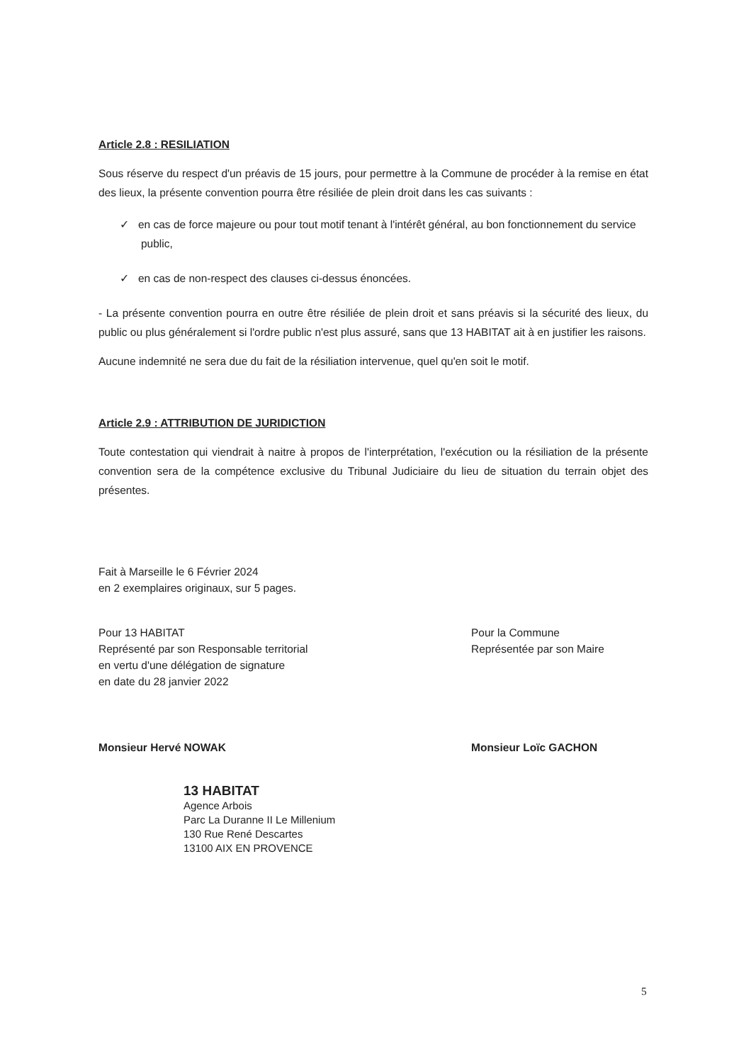Article 2.8 : RESILIATION
Sous réserve du respect d'un préavis de 15 jours, pour permettre à la Commune de procéder à la remise en état des lieux, la présente convention pourra être résiliée de plein droit dans les cas suivants :
✓ en cas de force majeure ou pour tout motif tenant à l'intérêt général, au bon fonctionnement du service public,
✓ en cas de non-respect des clauses ci-dessus énoncées.
- La présente convention pourra en outre être résiliée de plein droit et sans préavis si la sécurité des lieux, du public ou plus généralement si l'ordre public n'est plus assuré, sans que 13 HABITAT ait à en justifier les raisons.
Aucune indemnité ne sera due du fait de la résiliation intervenue, quel qu'en soit le motif.
Article 2.9 : ATTRIBUTION DE JURIDICTION
Toute contestation qui viendrait à naitre à propos de l'interprétation, l'exécution ou la résiliation de la présente convention sera de la compétence exclusive du Tribunal Judiciaire du lieu de situation du terrain objet des présentes.
Fait à Marseille le 6 Février 2024
en 2 exemplaires originaux, sur 5 pages.
Pour 13 HABITAT
Représenté par son Responsable territorial
en vertu d'une délégation de signature
en date du 28 janvier 2022
Pour la Commune
Représentée par son Maire
Monsieur Hervé NOWAK Monsieur Loïc GACHON
13 HABITAT
Agence Arbois
Parc La Duranne II Le Millenium
130 Rue René Descartes
13100 AIX EN PROVENCE
5